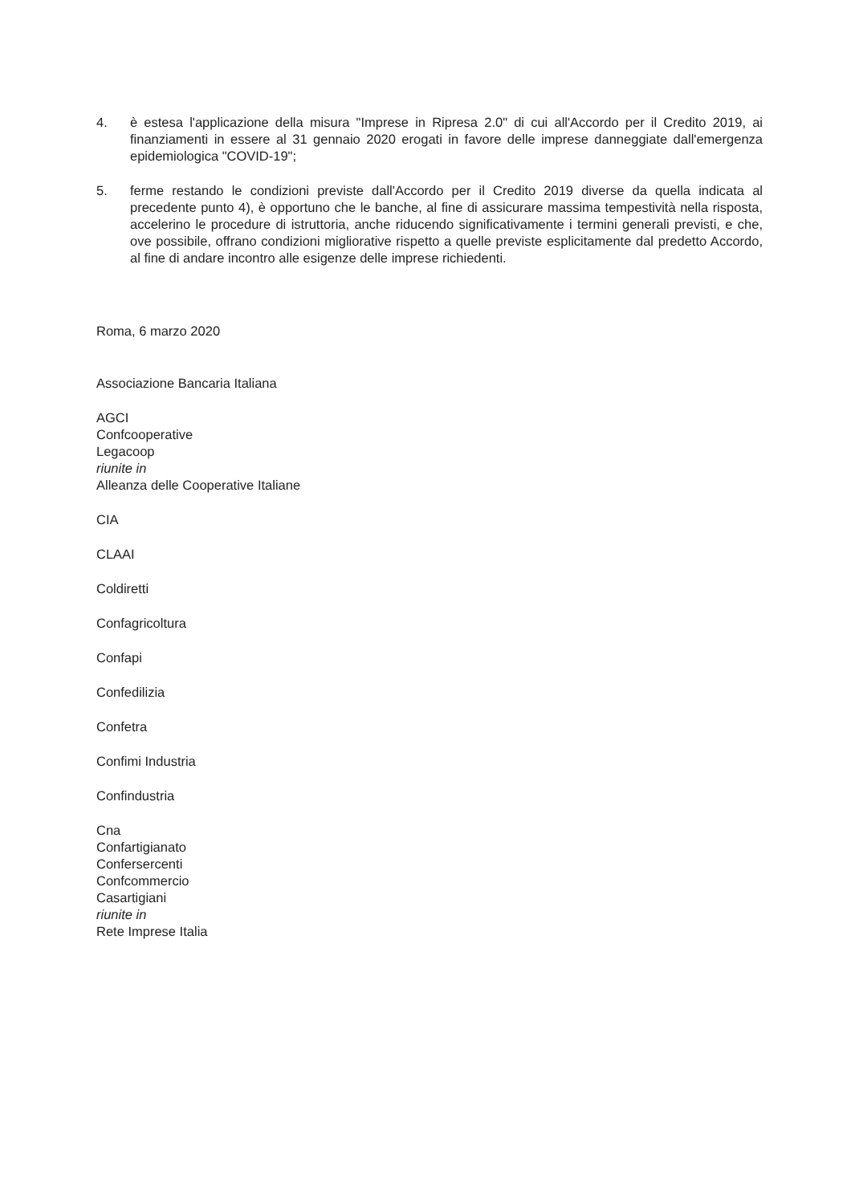4. è estesa l'applicazione della misura "Imprese in Ripresa 2.0" di cui all'Accordo per il Credito 2019, ai finanziamenti in essere al 31 gennaio 2020 erogati in favore delle imprese danneggiate dall'emergenza epidemiologica "COVID-19";
5. ferme restando le condizioni previste dall'Accordo per il Credito 2019 diverse da quella indicata al precedente punto 4), è opportuno che le banche, al fine di assicurare massima tempestività nella risposta, accelerino le procedure di istruttoria, anche riducendo significativamente i termini generali previsti, e che, ove possibile, offrano condizioni migliorative rispetto a quelle previste esplicitamente dal predetto Accordo, al fine di andare incontro alle esigenze delle imprese richiedenti.
Roma, 6 marzo 2020
Associazione Bancaria Italiana
AGCI
Confcooperative
Legacoop
riunite in
Alleanza delle Cooperative Italiane
CIA
CLAAI
Coldiretti
Confagricoltura
Confapi
Confedilizia
Confetra
Confimi Industria
Confindustria
Cna
Confartigianato
Confersercenti
Confcommercio
Casartigiani
riunite in
Rete Imprese Italia